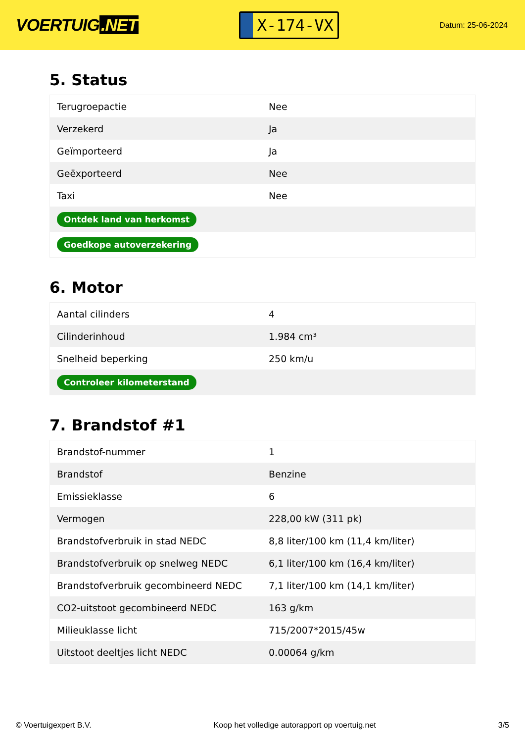VOERTUIG.NET
X-174-VX
Datum: 25-06-2024
5. Status
| Terugroepactie | Nee |
| Verzekerd | Ja |
| Geïmporteerd | Ja |
| Geëxporteerd | Nee |
| Taxi | Nee |
| Ontdek land van herkomst | |
| Goedkope autoverzekering | |
6. Motor
| Aantal cilinders | 4 |
| Cilinderinhoud | 1.984 cm³ |
| Snelheid beperking | 250 km/u |
| Controleer kilometerstand | |
7. Brandstof #1
| Brandstof-nummer | 1 |
| Brandstof | Benzine |
| Emissieklasse | 6 |
| Vermogen | 228,00 kW (311 pk) |
| Brandstofverbruik in stad NEDC | 8,8 liter/100 km (11,4 km/liter) |
| Brandstofverbruik op snelweg NEDC | 6,1 liter/100 km (16,4 km/liter) |
| Brandstofverbruik gecombineerd NEDC | 7,1 liter/100 km (14,1 km/liter) |
| CO2-uitstoot gecombineerd NEDC | 163 g/km |
| Milieuklasse licht | 715/2007*2015/45w |
| Uitstoot deeltjes licht NEDC | 0.00064 g/km |
© Voertuigexpert B.V. Koop het volledige autorapport op voertuig.net 3/5